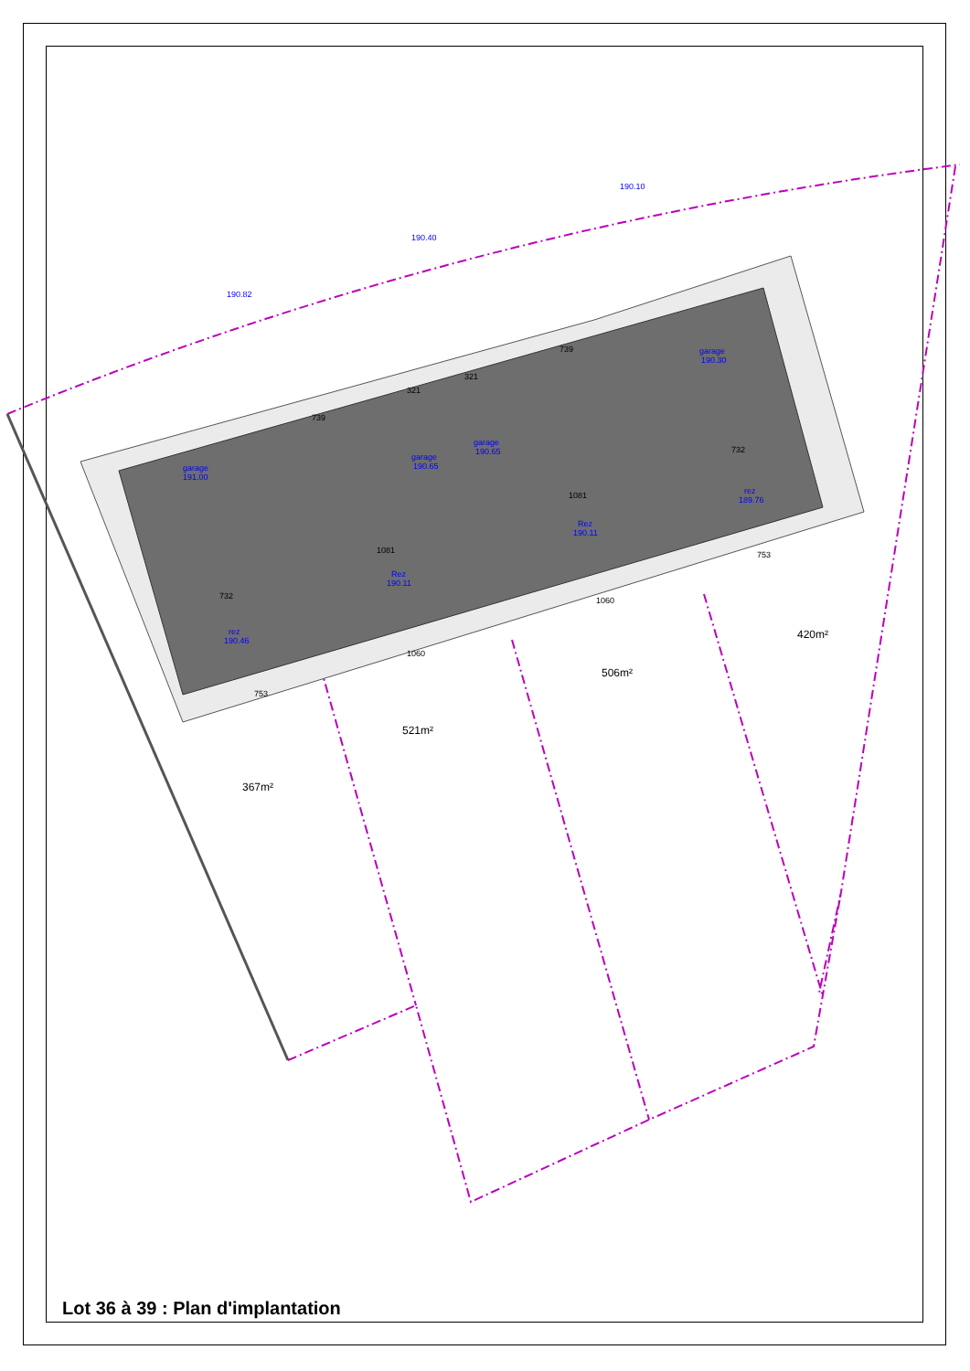garage
191.00
garage
190.65
garage
190.65
garage
190.30
rez
190.46
Rez
190.11
Rez
190.11
rez
189.76
190.82
190.40
190.10
367m²
521m²
506m²
420m²
753
1060
1060
753
732
1081
1081
732
739
739
321
321
Lot 36 à 39 : Plan d'implantation